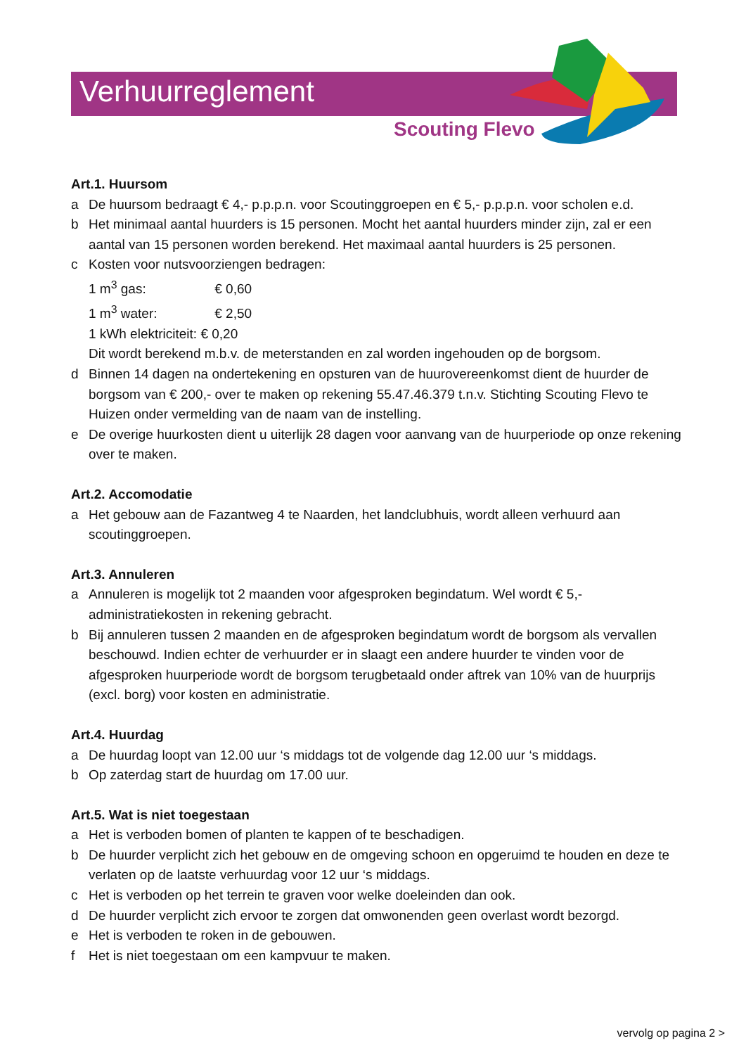Verhuurreglement
Scouting Flevo
Art.1. Huursom
a De huursom bedraagt € 4,- p.p.p.n. voor Scoutinggroepen en € 5,- p.p.p.n. voor scholen e.d.
b Het minimaal aantal huurders is 15 personen. Mocht het aantal huurders minder zijn, zal er een aantal van 15 personen worden berekend. Het maximaal aantal huurders is 25 personen.
c Kosten voor nutsvoorziengen bedragen:
1 m<sup>3</sup> gas: € 0,60
1 m<sup>3</sup> water: € 2,50
1 kWh elektriciteit: € 0,20
Dit wordt berekend m.b.v. de meterstanden en zal worden ingehouden op de borgsom.
d Binnen 14 dagen na ondertekening en opsturen van de huurovereenkomst dient de huurder de borgsom van € 200,- over te maken op rekening 55.47.46.379 t.n.v. Stichting Scouting Flevo te Huizen onder vermelding van de naam van de instelling.
e De overige huurkosten dient u uiterlijk 28 dagen voor aanvang van de huurperiode op onze rekening over te maken.
Art.2. Accomodatie
a Het gebouw aan de Fazantweg 4 te Naarden, het landclubhuis, wordt alleen verhuurd aan scoutinggroepen.
Art.3. Annuleren
a Annuleren is mogelijk tot 2 maanden voor afgesproken begindatum. Wel wordt € 5,- administratiekosten in rekening gebracht.
b Bij annuleren tussen 2 maanden en de afgesproken begindatum wordt de borgsom als vervallen beschouwd. Indien echter de verhuurder er in slaagt een andere huurder te vinden voor de afgesproken huurperiode wordt de borgsom terugbetaald onder aftrek van 10% van de huurprijs (excl. borg) voor kosten en administratie.
Art.4. Huurdag
a De huurdag loopt van 12.00 uur ‘s middags tot de volgende dag 12.00 uur ‘s middags.
b Op zaterdag start de huurdag om 17.00 uur.
Art.5. Wat is niet toegestaan
a Het is verboden bomen of planten te kappen of te beschadigen.
b De huurder verplicht zich het gebouw en de omgeving schoon en opgeruimd te houden en deze te verlaten op de laatste verhuurdag voor 12 uur ‘s middags.
c Het is verboden op het terrein te graven voor welke doeleinden dan ook.
d De huurder verplicht zich ervoor te zorgen dat omwonenden geen overlast wordt bezorgd.
e Het is verboden te roken in de gebouwen.
f Het is niet toegestaan om een kampvuur te maken.
vervolg op pagina 2 >